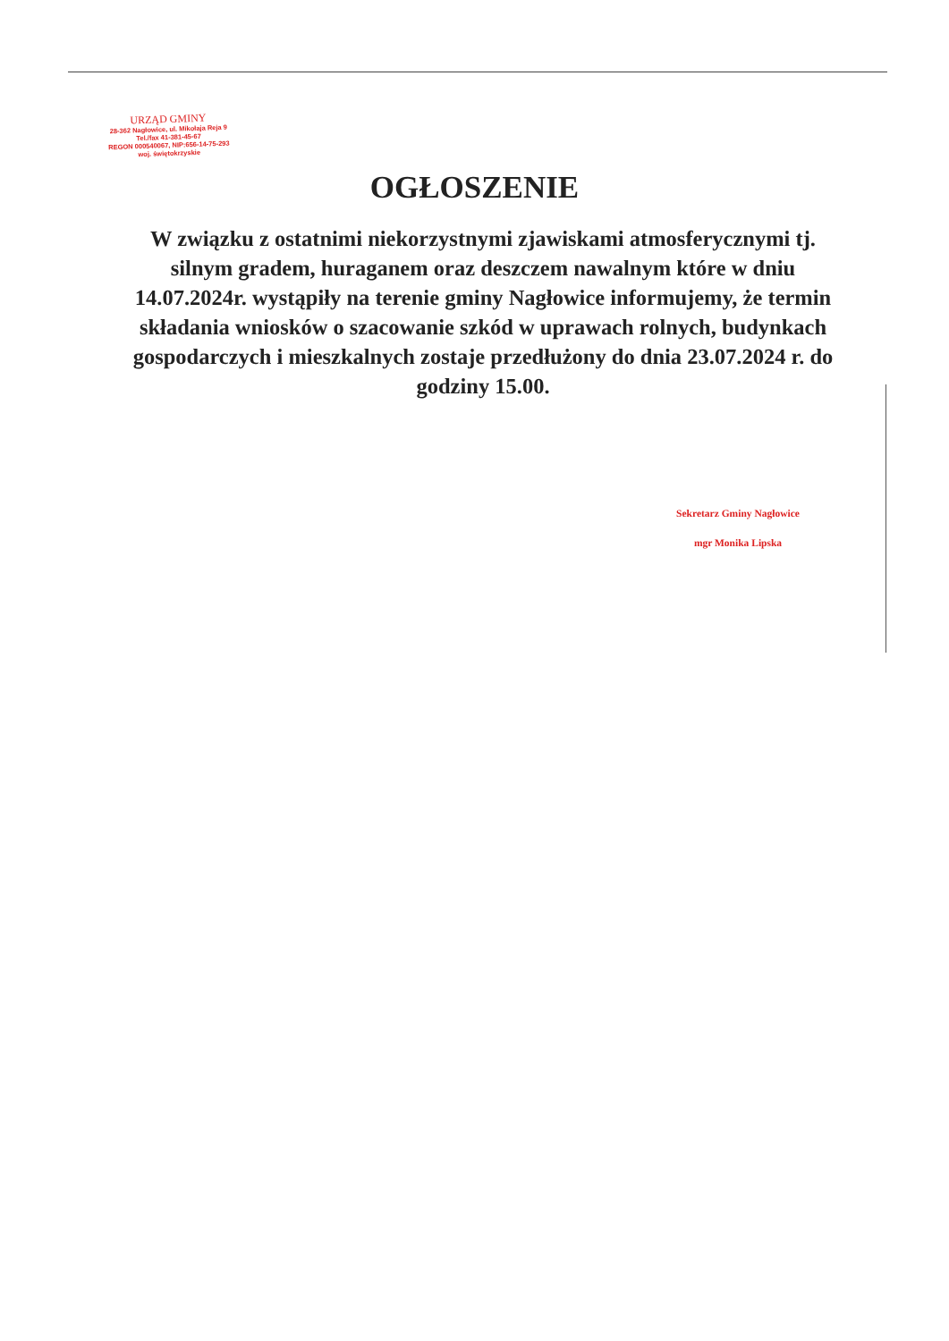URZĄD GMINY
28-362 Nagłowice, ul. Mikołaja Reja 9
Tel./fax 41-381-45-67
REGON 000540067, NIP:656-14-75-293
woj. świętokrzyskie
OGŁOSZENIE
W związku z ostatnimi niekorzystnymi zjawiskami atmosferycznymi tj. silnym gradem, huraganem oraz deszczem nawalnym które w dniu 14.07.2024r. wystąpiły na terenie gminy Nagłowice informujemy, że termin składania wniosków o szacowanie szkód w uprawach rolnych, budynkach gospodarczych i mieszkalnych zostaje przedłużony do dnia 23.07.2024 r. do godziny 15.00.
Sekretarz Gminy Nagłowice
mgr Monika Lipska